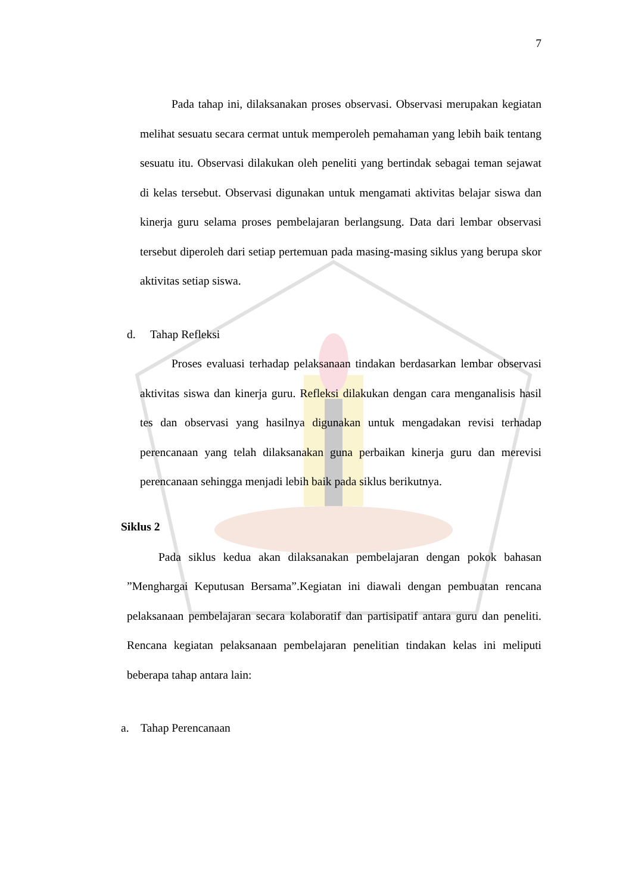7
Pada tahap ini, dilaksanakan proses observasi. Observasi merupakan kegiatan melihat sesuatu secara cermat untuk memperoleh pemahaman yang lebih baik tentang sesuatu itu. Observasi dilakukan oleh peneliti yang bertindak sebagai teman sejawat di kelas tersebut. Observasi digunakan untuk mengamati aktivitas belajar siswa dan kinerja guru selama proses pembelajaran berlangsung. Data dari lembar observasi tersebut diperoleh dari setiap pertemuan pada masing-masing siklus yang berupa skor aktivitas setiap siswa.
d. Tahap Refleksi
Proses evaluasi terhadap pelaksanaan tindakan berdasarkan lembar observasi aktivitas siswa dan kinerja guru. Refleksi dilakukan dengan cara menganalisis hasil tes dan observasi yang hasilnya digunakan untuk mengadakan revisi terhadap perencanaan yang telah dilaksanakan guna perbaikan kinerja guru dan merevisi perencanaan sehingga menjadi lebih baik pada siklus berikutnya.
Siklus 2
Pada siklus kedua akan dilaksanakan pembelajaran dengan pokok bahasan ”Menghargai Keputusan Bersama”.Kegiatan ini diawali dengan pembuatan rencana pelaksanaan pembelajaran secara kolaboratif dan partisipatif antara guru dan peneliti. Rencana kegiatan pelaksanaan pembelajaran penelitian tindakan kelas ini meliputi beberapa tahap antara lain:
a. Tahap Perencanaan